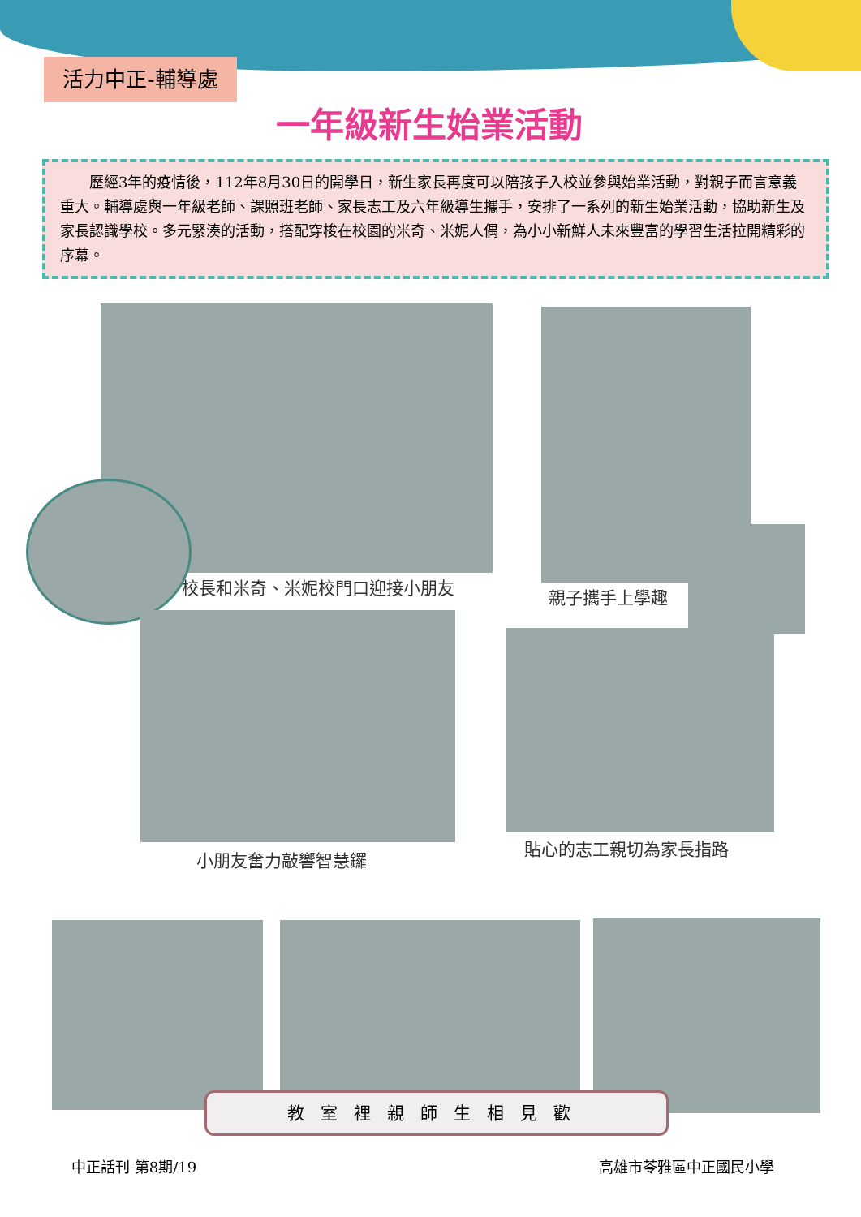活力中正-輔導處
一年級新生始業活動
歷經3年的疫情後，112年8月30日的開學日，新生家長再度可以陪孩子入校並參與始業活動，對親子而言意義重大。輔導處與一年級老師、課照班老師、家長志工及六年級導生攜手，安排了一系列的新生始業活動，協助新生及家長認識學校。多元緊湊的活動，搭配穿梭在校園的米奇、米妮人偶，為小小新鮮人未來豐富的學習生活拉開精彩的序幕。
校長和米奇、米妮校門口迎接小朋友 親子攜手上學趣
小朋友奮力敲響智慧鑼
貼心的志工親切為家長指路
教室裡親師生相見歡
中正話刊 第8期/19 高雄市苓雅區中正國民小學